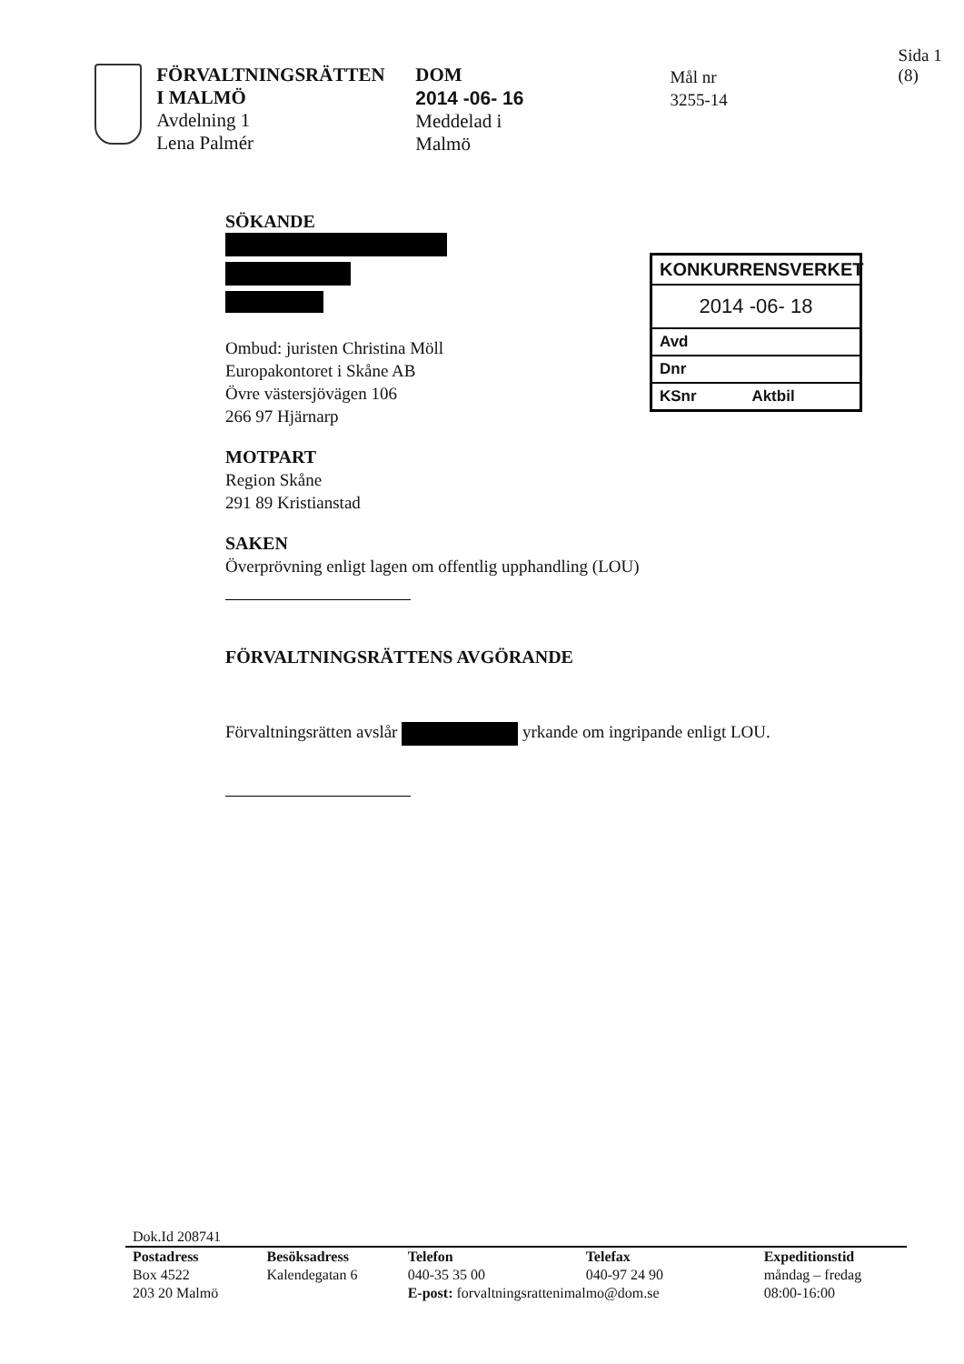FÖRVALTNINGSRÄTTEN
I MALMÖ
Avdelning 1
Lena Palmér
DOM
2014 -06- 16
Meddelad i
Malmö
Mål nr
3255-14
Sida 1 (8)
SÖKANDE
Ombud: juristen Christina Möll
Europakontoret i Skåne AB
Övre västersjövägen 106
266 97 Hjärnarp
MOTPART
Region Skåne
291 89 Kristianstad
SAKEN
Överprövning enligt lagen om offentlig upphandling (LOU)
FÖRVALTNINGSRÄTTENS AVGÖRANDE
Förvaltningsrätten avslår yrkande om ingripande enligt LOU.
KONKURRENSVERKET
2014 -06- 18
Avd
Dnr
KSnr Aktbil
Dok.Id 208741
| Postadress | Besöksadress | Telefon | Telefax | Expeditionstid |
| --- | --- | --- | --- | --- |
| Box 4522 | Kalendegatan 6 | 040-35 35 00 | 040-97 24 90 | måndag – fredag |
| 203 20 Malmö | | E-post: forvaltningsrattenimalmo@dom.se | | 08:00-16:00 |